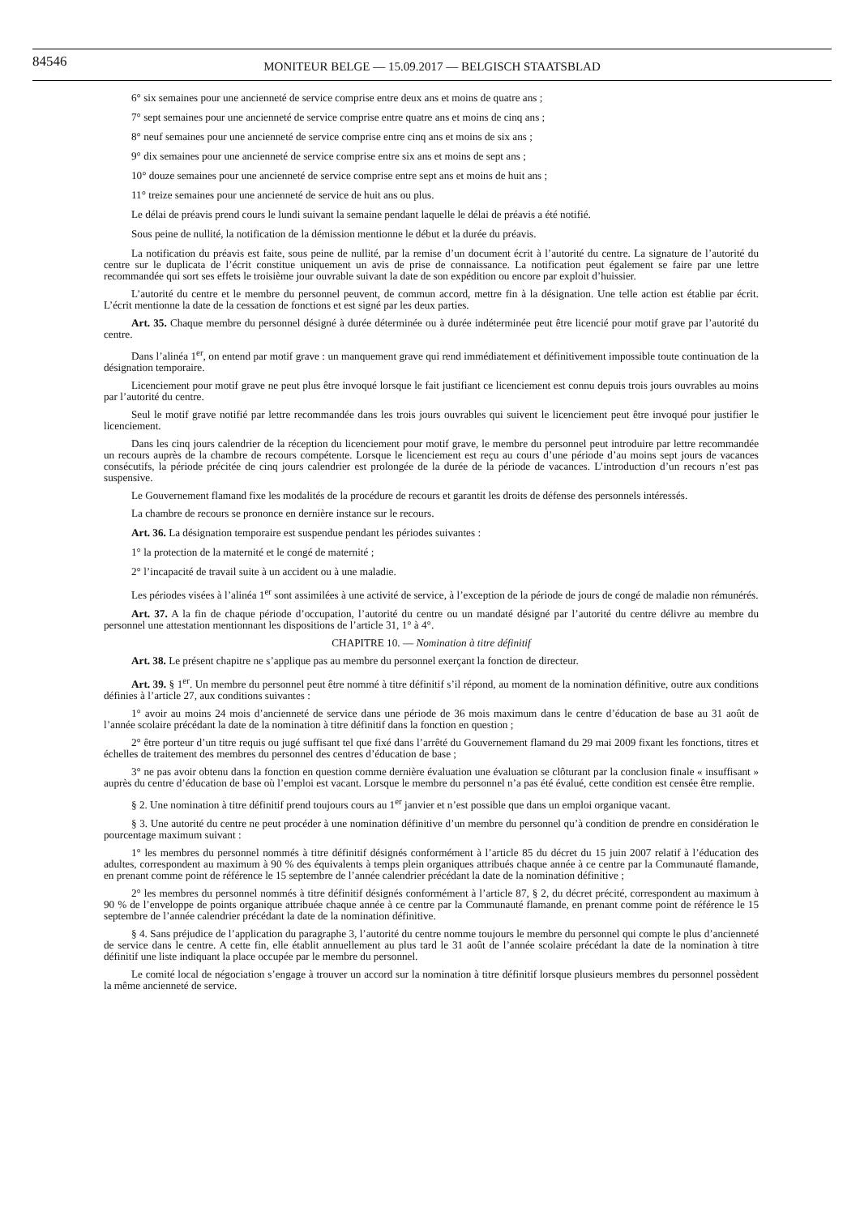84546
MONITEUR BELGE — 15.09.2017 — BELGISCH STAATSBLAD
6° six semaines pour une ancienneté de service comprise entre deux ans et moins de quatre ans ;
7° sept semaines pour une ancienneté de service comprise entre quatre ans et moins de cinq ans ;
8° neuf semaines pour une ancienneté de service comprise entre cinq ans et moins de six ans ;
9° dix semaines pour une ancienneté de service comprise entre six ans et moins de sept ans ;
10° douze semaines pour une ancienneté de service comprise entre sept ans et moins de huit ans ;
11° treize semaines pour une ancienneté de service de huit ans ou plus.
Le délai de préavis prend cours le lundi suivant la semaine pendant laquelle le délai de préavis a été notifié.
Sous peine de nullité, la notification de la démission mentionne le début et la durée du préavis.
La notification du préavis est faite, sous peine de nullité, par la remise d’un document écrit à l’autorité du centre. La signature de l’autorité du centre sur le duplicata de l’écrit constitue uniquement un avis de prise de connaissance. La notification peut également se faire par une lettre recommandée qui sort ses effets le troisième jour ouvrable suivant la date de son expédition ou encore par exploit d’huissier.
L’autorité du centre et le membre du personnel peuvent, de commun accord, mettre fin à la désignation. Une telle action est établie par écrit. L’écrit mentionne la date de la cessation de fonctions et est signé par les deux parties.
Art. 35. Chaque membre du personnel désigné à durée déterminée ou à durée indéterminée peut être licencié pour motif grave par l’autorité du centre.
Dans l’alinéa 1<sup>er</sup>, on entend par motif grave : un manquement grave qui rend immédiatement et définitivement impossible toute continuation de la désignation temporaire.
Licenciement pour motif grave ne peut plus être invoqué lorsque le fait justifiant ce licenciement est connu depuis trois jours ouvrables au moins par l’autorité du centre.
Seul le motif grave notifié par lettre recommandée dans les trois jours ouvrables qui suivent le licenciement peut être invoqué pour justifier le licenciement.
Dans les cinq jours calendrier de la réception du licenciement pour motif grave, le membre du personnel peut introduire par lettre recommandée un recours auprès de la chambre de recours compétente. Lorsque le licenciement est reçu au cours d’une période d’au moins sept jours de vacances consécutifs, la période précitée de cinq jours calendrier est prolongée de la durée de la période de vacances. L’introduction d’un recours n’est pas suspensive.
Le Gouvernement flamand fixe les modalités de la procédure de recours et garantit les droits de défense des personnels intéressés.
La chambre de recours se prononce en dernière instance sur le recours.
Art. 36. La désignation temporaire est suspendue pendant les périodes suivantes :
1° la protection de la maternité et le congé de maternité ;
2° l’incapacité de travail suite à un accident ou à une maladie.
Les périodes visées à l’alinéa 1<sup>er</sup> sont assimilées à une activité de service, à l’exception de la période de jours de congé de maladie non rémunérés.
Art. 37. A la fin de chaque période d’occupation, l’autorité du centre ou un mandaté désigné par l’autorité du centre délivre au membre du personnel une attestation mentionnant les dispositions de l’article 31, 1° à 4°.
CHAPITRE 10. — Nomination à titre définitif
Art. 38. Le présent chapitre ne s’applique pas au membre du personnel exerçant la fonction de directeur.
Art. 39. § 1<sup>er</sup>. Un membre du personnel peut être nommé à titre définitif s’il répond, au moment de la nomination définitive, outre aux conditions définies à l’article 27, aux conditions suivantes :
1° avoir au moins 24 mois d’ancienneté de service dans une période de 36 mois maximum dans le centre d’éducation de base au 31 août de l’année scolaire précédant la date de la nomination à titre définitif dans la fonction en question ;
2° être porteur d’un titre requis ou jugé suffisant tel que fixé dans l’arrêté du Gouvernement flamand du 29 mai 2009 fixant les fonctions, titres et échelles de traitement des membres du personnel des centres d’éducation de base ;
3° ne pas avoir obtenu dans la fonction en question comme dernière évaluation une évaluation se clôturant par la conclusion finale « insuffisant » auprès du centre d’éducation de base où l’emploi est vacant. Lorsque le membre du personnel n’a pas été évalué, cette condition est censée être remplie.
§ 2. Une nomination à titre définitif prend toujours cours au 1<sup>er</sup> janvier et n’est possible que dans un emploi organique vacant.
§ 3. Une autorité du centre ne peut procéder à une nomination définitive d’un membre du personnel qu’à condition de prendre en considération le pourcentage maximum suivant :
1° les membres du personnel nommés à titre définitif désignés conformément à l’article 85 du décret du 15 juin 2007 relatif à l’éducation des adultes, correspondent au maximum à 90 % des équivalents à temps plein organiques attribués chaque année à ce centre par la Communauté flamande, en prenant comme point de référence le 15 septembre de l’année calendrier précédant la date de la nomination définitive ;
2° les membres du personnel nommés à titre définitif désignés conformément à l’article 87, § 2, du décret précité, correspondent au maximum à 90 % de l’enveloppe de points organique attribuée chaque année à ce centre par la Communauté flamande, en prenant comme point de référence le 15 septembre de l’année calendrier précédant la date de la nomination définitive.
§ 4. Sans préjudice de l’application du paragraphe 3, l’autorité du centre nomme toujours le membre du personnel qui compte le plus d’ancienneté de service dans le centre. A cette fin, elle établit annuellement au plus tard le 31 août de l’année scolaire précédant la date de la nomination à titre définitif une liste indiquant la place occupée par le membre du personnel.
Le comité local de négociation s’engage à trouver un accord sur la nomination à titre définitif lorsque plusieurs membres du personnel possèdent la même ancienneté de service.